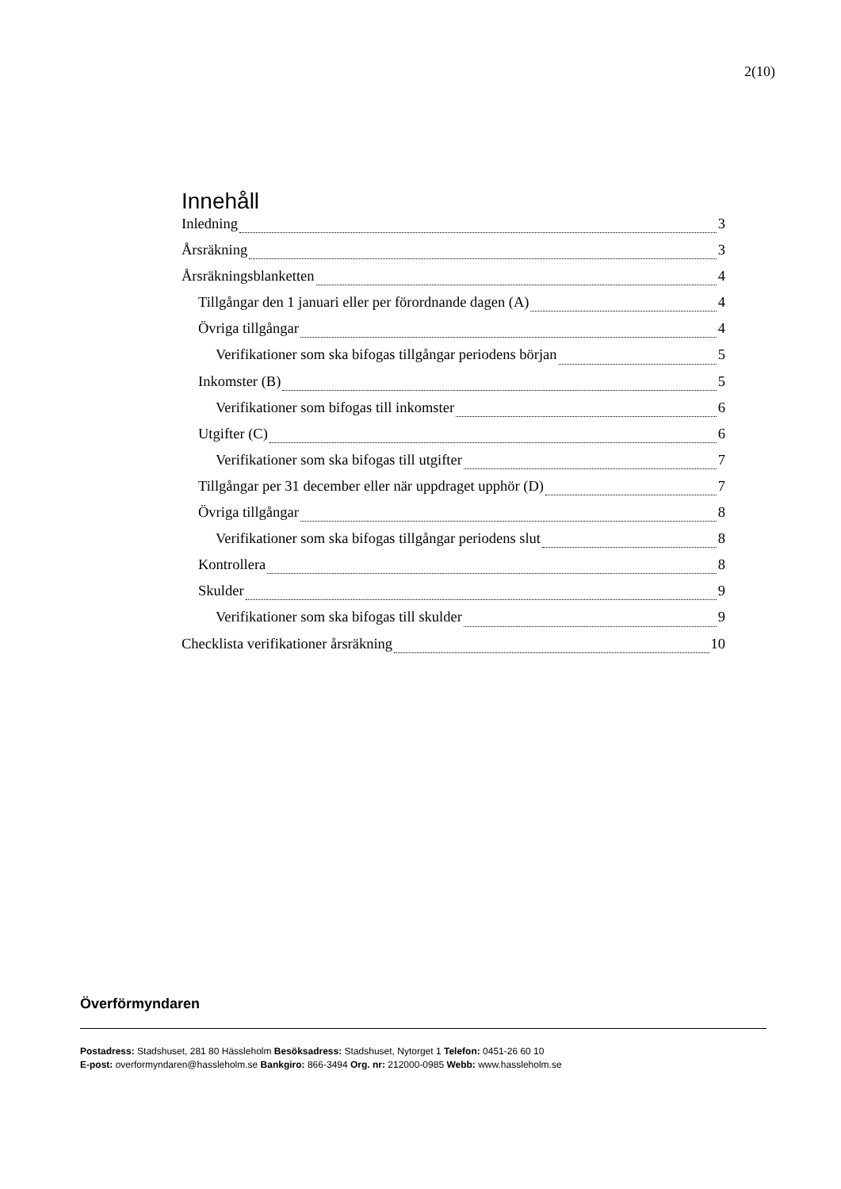2(10)
Innehåll
Inledning 3
Årsräkning 3
Årsräkningsblanketten 4
Tillgångar den 1 januari eller per förordnande dagen (A) 4
Övriga tillgångar 4
Verifikationer som ska bifogas tillgångar periodens början 5
Inkomster (B) 5
Verifikationer som bifogas till inkomster 6
Utgifter (C) 6
Verifikationer som ska bifogas till utgifter 7
Tillgångar per 31 december eller när uppdraget upphör (D) 7
Övriga tillgångar 8
Verifikationer som ska bifogas tillgångar periodens slut 8
Kontrollera 8
Skulder 9
Verifikationer som ska bifogas till skulder 9
Checklista verifikationer årsräkning 10
Överförmyndaren
Postadress: Stadshuset, 281 80 Hässleholm Besöksadress: Stadshuset, Nytorget 1 Telefon: 0451-26 60 10
E-post: overformyndaren@hassleholm.se Bankgiro: 866-3494 Org. nr: 212000-0985 Webb: www.hassleholm.se